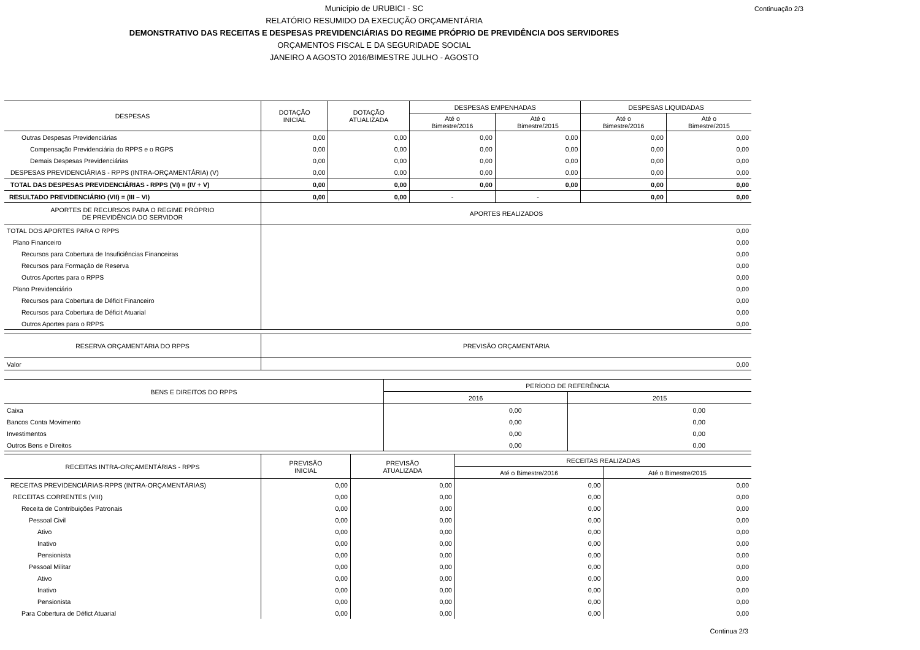Continuação 2/3 Município de URUBICI - SC
RELATÓRIO RESUMIDO DA EXECUÇÃO ORÇAMENTÁRIA
DEMONSTRATIVO DAS RECEITAS E DESPESAS PREVIDENCIÁRIAS DO REGIME PRÓPRIO DE PREVIDÊNCIA DOS SERVIDORES
ORÇAMENTOS FISCAL E DA SEGURIDADE SOCIAL
JANEIRO A AGOSTO 2016/BIMESTRE JULHO - AGOSTO
| DESPESAS | DOTAÇÃO INICIAL | DOTAÇÃO ATUALIZADA | DESPESAS EMPENHADAS | | DESPESAS LIQUIDADAS | |
| --- | --- | --- | --- | --- | --- | --- |
| | | | Até o Bimestre/2016 | Até o Bimestre/2015 | Até o Bimestre/2016 | Até o Bimestre/2015 |
| Outras Despesas Previdenciárias | 0,00 | 0,00 | 0,00 | 0,00 | 0,00 | 0,00 |
| Compensação Previdenciária do RPPS e o RGPS | 0,00 | 0,00 | 0,00 | 0,00 | 0,00 | 0,00 |
| Demais Despesas Previdenciárias | 0,00 | 0,00 | 0,00 | 0,00 | 0,00 | 0,00 |
| DESPESAS PREVIDENCIÁRIAS - RPPS (INTRA-ORÇAMENTÁRIA) (V) | 0,00 | 0,00 | 0,00 | 0,00 | 0,00 | 0,00 |
| TOTAL DAS DESPESAS PREVIDENCIÁRIAS - RPPS (VI) = (IV + V) | 0,00 | 0,00 | 0,00 | 0,00 | 0,00 | 0,00 |
| RESULTADO PREVIDENCIÁRIO (VII) = (III – VI) | 0,00 | 0,00 | - | - | 0,00 | 0,00 |
| APORTES DE RECURSOS PARA O REGIME PRÓPRIO DE PREVIDÊNCIA DO SERVIDOR | APORTES REALIZADOS |
| --- | --- |
| TOTAL DOS APORTES PARA O RPPS | 0,00 |
| Plano Financeiro | 0,00 |
| Recursos para Cobertura de Insuficiências Financeiras | 0,00 |
| Recursos para Formação de Reserva | 0,00 |
| Outros Aportes para o RPPS | 0,00 |
| Plano Previdenciário | 0,00 |
| Recursos para Cobertura de Déficit Financeiro | 0,00 |
| Recursos para Cobertura de Déficit Atuarial | 0,00 |
| Outros Aportes para o RPPS | 0,00 |
| RESERVA ORÇAMENTÁRIA DO RPPS | PREVISÃO ORÇAMENTÁRIA |
| --- | --- |
| Valor | 0,00 |
| BENS E DIREITOS DO RPPS | PERÍODO DE REFERÊNCIA | |
| --- | --- | --- |
| | 2016 | 2015 |
| Caixa | 0,00 | 0,00 |
| Bancos Conta Movimento | 0,00 | 0,00 |
| Investimentos | 0,00 | 0,00 |
| Outros Bens e Direitos | 0,00 | 0,00 |
| RECEITAS INTRA-ORÇAMENTÁRIAS - RPPS | PREVISÃO INICIAL | PREVISÃO ATUALIZADA | RECEITAS REALIZADAS | |
| --- | --- | --- | --- | --- |
| | | | Até o Bimestre/2016 | Até o Bimestre/2015 |
| RECEITAS PREVIDENCIÁRIAS-RPPS (INTRA-ORÇAMENTÁRIAS) | 0,00 | 0,00 | 0,00 | 0,00 |
| RECEITAS CORRENTES (VIII) | 0,00 | 0,00 | 0,00 | 0,00 |
| Receita de Contribuições Patronais | 0,00 | 0,00 | 0,00 | 0,00 |
| Pessoal Civil | 0,00 | 0,00 | 0,00 | 0,00 |
| Ativo | 0,00 | 0,00 | 0,00 | 0,00 |
| Inativo | 0,00 | 0,00 | 0,00 | 0,00 |
| Pensionista | 0,00 | 0,00 | 0,00 | 0,00 |
| Pessoal Militar | 0,00 | 0,00 | 0,00 | 0,00 |
| Ativo | 0,00 | 0,00 | 0,00 | 0,00 |
| Inativo | 0,00 | 0,00 | 0,00 | 0,00 |
| Pensionista | 0,00 | 0,00 | 0,00 | 0,00 |
| Para Cobertura de Défict Atuarial | 0,00 | 0,00 | 0,00 | 0,00 |
Continua 2/3